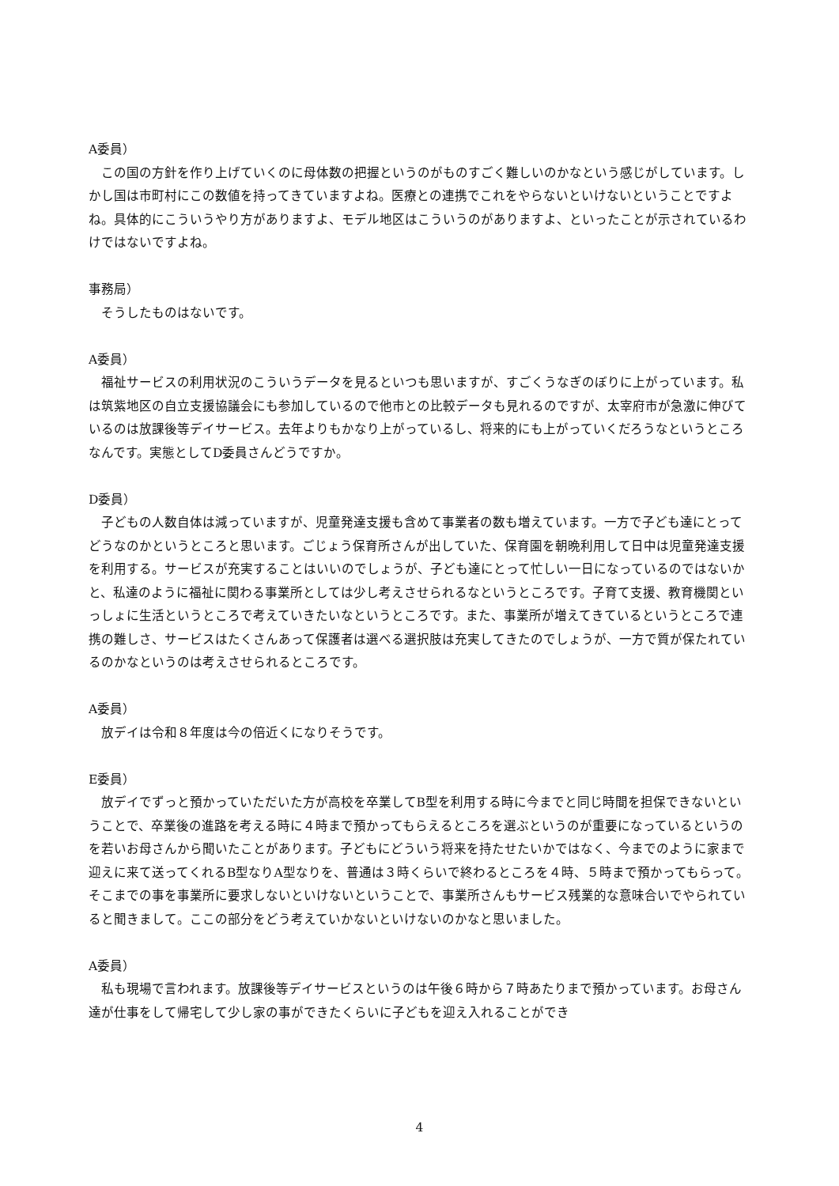A委員）
この国の方針を作り上げていくのに母体数の把握というのがものすごく難しいのかなという感じがしています。しかし国は市町村にこの数値を持ってきていますよね。医療との連携でこれをやらないといけないということですよね。具体的にこういうやり方がありますよ、モデル地区はこういうのがありますよ、といったことが示されているわけではないですよね。
事務局）
そうしたものはないです。
A委員）
福祉サービスの利用状況のこういうデータを見るといつも思いますが、すごくうなぎのぼりに上がっています。私は筑紫地区の自立支援協議会にも参加しているので他市との比較データも見れるのですが、太宰府市が急激に伸びているのは放課後等デイサービス。去年よりもかなり上がっているし、将来的にも上がっていくだろうなというところなんです。実態としてD委員さんどうですか。
D委員）
子どもの人数自体は減っていますが、児童発達支援も含めて事業者の数も増えています。一方で子ども達にとってどうなのかというところと思います。ごじょう保育所さんが出していた、保育園を朝晩利用して日中は児童発達支援を利用する。サービスが充実することはいいのでしょうが、子ども達にとって忙しい一日になっているのではないかと、私達のように福祉に関わる事業所としては少し考えさせられるなというところです。子育て支援、教育機関といっしょに生活というところで考えていきたいなというところです。また、事業所が増えてきているというところで連携の難しさ、サービスはたくさんあって保護者は選べる選択肢は充実してきたのでしょうが、一方で質が保たれているのかなというのは考えさせられるところです。
A委員）
放デイは令和８年度は今の倍近くになりそうです。
E委員）
放デイでずっと預かっていただいた方が高校を卒業してB型を利用する時に今までと同じ時間を担保できないということで、卒業後の進路を考える時に４時まで預かってもらえるところを選ぶというのが重要になっているというのを若いお母さんから聞いたことがあります。子どもにどういう将来を持たせたいかではなく、今までのように家まで迎えに来て送ってくれるB型なりA型なりを、普通は３時くらいで終わるところを４時、５時まで預かってもらって。そこまでの事を事業所に要求しないといけないということで、事業所さんもサービス残業的な意味合いでやられていると聞きまして。ここの部分をどう考えていかないといけないのかなと思いました。
A委員）
私も現場で言われます。放課後等デイサービスというのは午後６時から７時あたりまで預かっています。お母さん達が仕事をして帰宅して少し家の事ができたくらいに子どもを迎え入れることができ
4